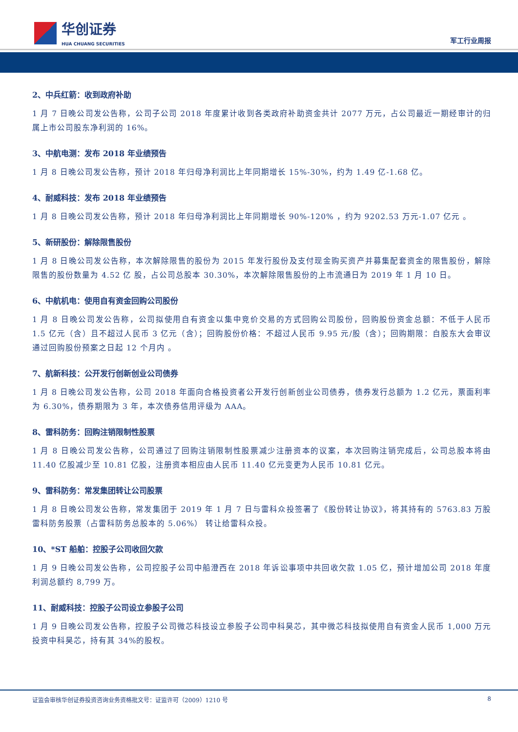华创证券
HUA CHUANG SECURITIES
军工行业周报
2、中兵红箭：收到政府补助
1 月 7 日晚公司发公告称，公司子公司 2018 年度累计收到各类政府补助资金共计 2077 万元，占公司最近一期经审计的归属上市公司股东净利润的 16%。
3、中航电测：发布 2018 年业绩预告
1 月 8 日晚公司发公告称，预计 2018 年归母净利润比上年同期增长 15%-30%，约为 1.49 亿-1.68 亿。
4、耐威科技：发布 2018 年业绩预告
1 月 8 日晚公司发公告称，预计 2018 年归母净利润比上年同期增长 90%-120% ，约为 9202.53 万元-1.07 亿元 。
5、新研股份：解除限售股份
1 月 8 日晚公司发公告称，本次解除限售的股份为 2015 年发行股份及支付现金购买资产并募集配套资金的限售股份，解除限售的股份数量为 4.52 亿 股，占公司总股本 30.30%，本次解除限售股份的上市流通日为 2019 年 1 月 10 日。
6、中航机电：使用自有资金回购公司股份
1 月 8 日晚公司发公告称，公司拟使用自有资金以集中竞价交易的方式回购公司股份，回购股份资金总额：不低于人民币 1.5 亿元（含）且不超过人民币 3 亿元（含）；回购股份价格：不超过人民币 9.95 元/股（含）；回购期限：自股东大会审议通过回购股份预案之日起 12 个月内 。
7、航新科技：公开发行创新创业公司债券
1 月 8 日晚公司发公告称，公司 2018 年面向合格投资者公开发行创新创业公司债券，债券发行总额为 1.2 亿元，票面利率为 6.30%，债券期限为 3 年，本次债券信用评级为 AAA。
8、雷科防务：回购注销限制性股票
1 月 8 日晚公司发公告称，公司通过了回购注销限制性股票减少注册资本的议案，本次回购注销完成后，公司总股本将由 11.40 亿股减少至 10.81 亿股，注册资本相应由人民币 11.40 亿元变更为人民币 10.81 亿元。
9、雷科防务：常发集团转让公司股票
1 月 8 日晚公司发公告称，常发集团于 2019 年 1 月 7 日与雷科众投签署了《股份转让协议》，将其持有的 5763.83 万股雷科防务股票（占雷科防务总股本的 5.06%） 转让给雷科众投。
10、*ST 船舶：控股子公司收回欠款
1 月 9 日晚公司发公告称，公司控股子公司中船澄西在 2018 年诉讼事项中共回收欠款 1.05 亿，预计增加公司 2018 年度利润总额约 8,799 万。
11、耐威科技：控股子公司设立参股子公司
1 月 9 日晚公司发公告称，控股子公司微芯科技设立参股子公司中科昊芯，其中微芯科技拟使用自有资金人民币 1,000 万元投资中科昊芯，持有其 34%的股权。
证监会审核华创证券投资咨询业务资格批文号：证监许可（2009）1210 号 8